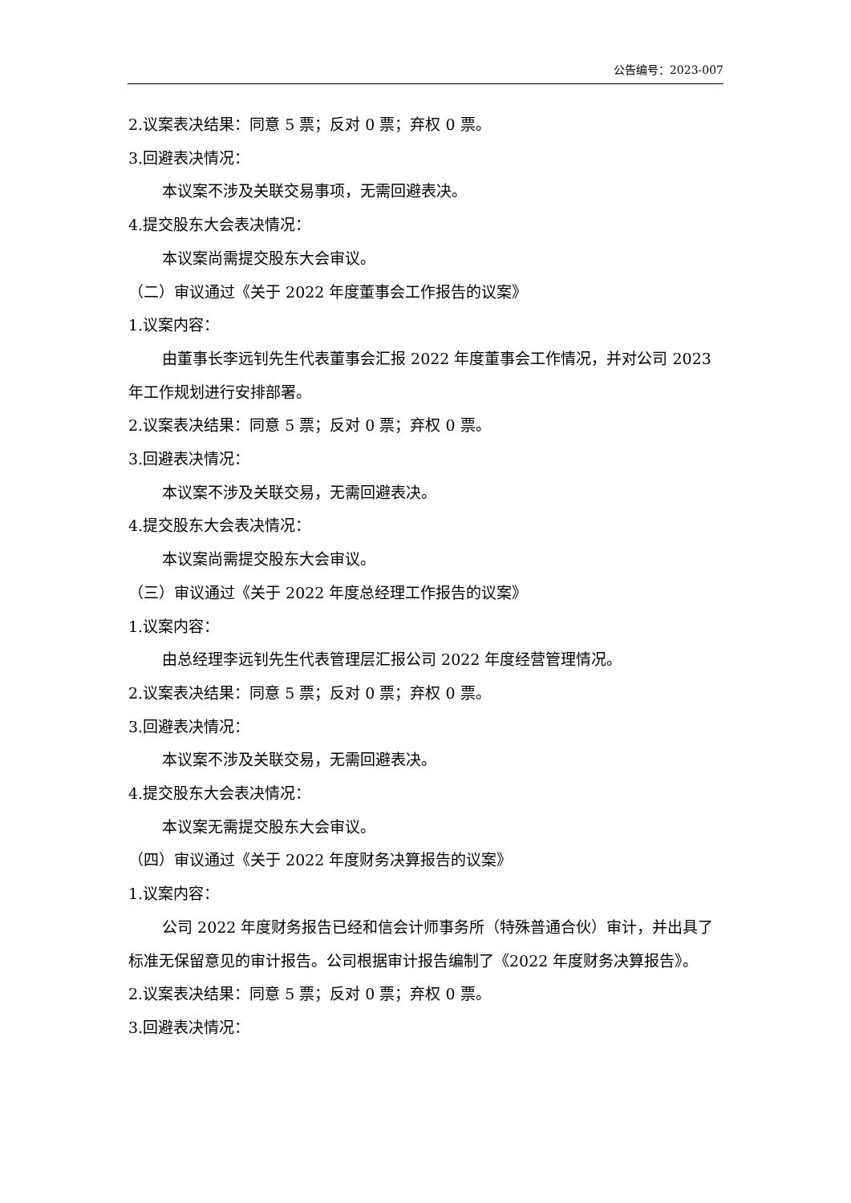公告编号：2023-007
2.议案表决结果：同意 5 票；反对 0 票；弃权 0 票。
3.回避表决情况：
本议案不涉及关联交易事项，无需回避表决。
4.提交股东大会表决情况：
本议案尚需提交股东大会审议。
（二）审议通过《关于 2022 年度董事会工作报告的议案》
1.议案内容：
由董事长李远钊先生代表董事会汇报 2022 年度董事会工作情况，并对公司 2023 年工作规划进行安排部署。
2.议案表决结果：同意 5 票；反对 0 票；弃权 0 票。
3.回避表决情况：
本议案不涉及关联交易，无需回避表决。
4.提交股东大会表决情况：
本议案尚需提交股东大会审议。
（三）审议通过《关于 2022 年度总经理工作报告的议案》
1.议案内容：
由总经理李远钊先生代表管理层汇报公司 2022 年度经营管理情况。
2.议案表决结果：同意 5 票；反对 0 票；弃权 0 票。
3.回避表决情况：
本议案不涉及关联交易，无需回避表决。
4.提交股东大会表决情况：
本议案无需提交股东大会审议。
（四）审议通过《关于 2022 年度财务决算报告的议案》
1.议案内容：
公司 2022 年度财务报告已经和信会计师事务所（特殊普通合伙）审计，并出具了标准无保留意见的审计报告。公司根据审计报告编制了《2022 年度财务决算报告》。
2.议案表决结果：同意 5 票；反对 0 票；弃权 0 票。
3.回避表决情况：